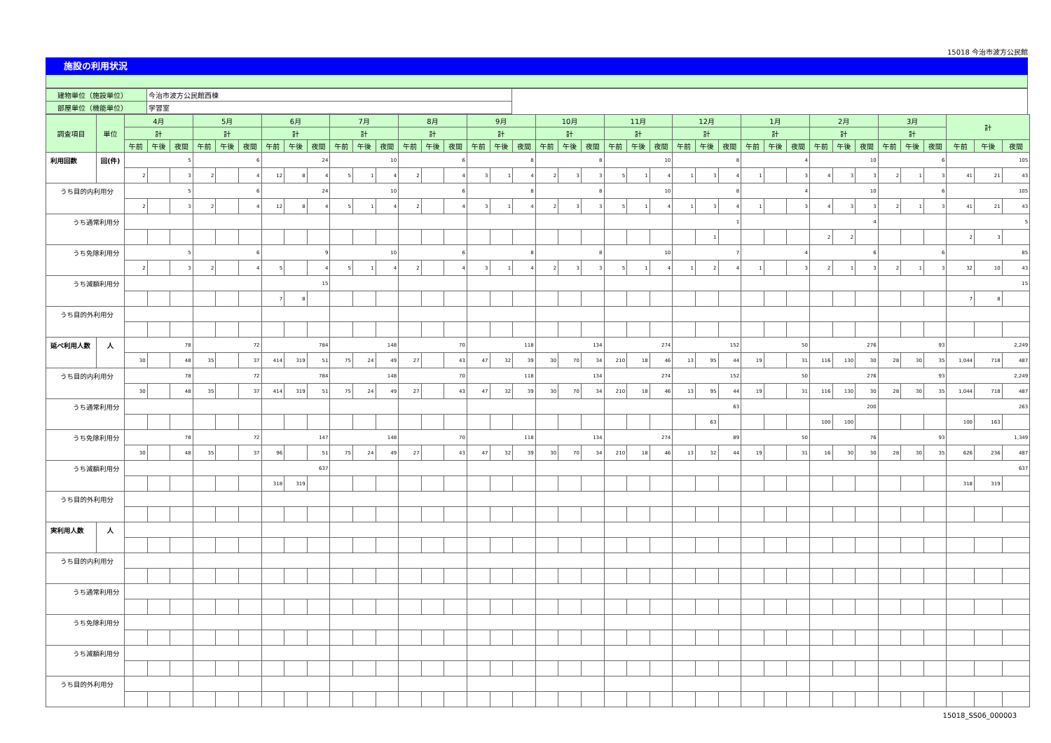15018 今治市波方公民館
施設の利用状況
| 建物単位（施設単位） | 今治市波方公民館西棟 | |
| 部屋単位（機能単位） | 学習室 | |
| 調査項目 | 単位 | 4月 | | | 5月 | | | 6月 | | | 7月 | | | 8月 | | | 9月 | | | 10月 | | | 11月 | | | 12月 | | | 1月 | | | 2月 | | | 3月 | | | 計 | | |
| --- | --- | --- | --- | --- | --- | --- | --- | --- | --- | --- | --- | --- | --- | --- | --- | --- | --- | --- | --- | --- | --- | --- | --- | --- | --- | --- | --- | --- | --- | --- | --- | --- | --- | --- | --- | --- | --- | --- | --- | --- |
| | | 計 | | | 計 | | | 計 | | | 計 | | | 計 | | | 計 | | | 計 | | | 計 | | | 計 | | | 計 | | | 計 | | | 計 | | | | | |
| | | 午前 | 午後 | 夜間 | 午前 | 午後 | 夜間 | 午前 | 午後 | 夜間 | 午前 | 午後 | 夜間 | 午前 | 午後 | 夜間 | 午前 | 午後 | 夜間 | 午前 | 午後 | 夜間 | 午前 | 午後 | 夜間 | 午前 | 午後 | 夜間 | 午前 | 午後 | 夜間 | 午前 | 午後 | 夜間 | 午前 | 午後 | 夜間 | 午前 | 午後 | 夜間 |
| 利用回数 | 回(件) | 5 | | | 6 | | | 24 | | | 10 | | | 6 | | | 8 | | | 8 | | | 10 | | | 8 | | | 4 | | | 10 | | | 6 | | | 105 | | |
| | | 2 | | 3 | 2 | | 4 | 12 | 8 | 4 | 5 | 1 | 4 | 2 | | 4 | 3 | 1 | 4 | 2 | 3 | 3 | 5 | 1 | 4 | 1 | 3 | 4 | 1 | | 3 | 4 | 3 | 3 | 2 | 1 | 3 | 41 | 21 | 43 |
| うち目的内利用分 | | 5 | | | 6 | | | 24 | | | 10 | | | 6 | | | 8 | | | 8 | | | 10 | | | 8 | | | 4 | | | 10 | | | 6 | | | 105 | | |
| | | 2 | | 3 | 2 | | 4 | 12 | 8 | 4 | 5 | 1 | 4 | 2 | | 4 | 3 | 1 | 4 | 2 | 3 | 3 | 5 | 1 | 4 | 1 | 3 | 4 | 1 | | 3 | 4 | 3 | 3 | 2 | 1 | 3 | 41 | 21 | 43 |
| うち通常利用分 | | | | | | | | | | | | | | | | | | | | | | | | | | 1 | | | | | | 4 | | | | | | 5 | | |
| | | | | | | | | | | | | | | | | | | | | | | | | | | | 1 | | | | | 2 | 2 | | | | | 2 | 3 | |
| うち免除利用分 | | 5 | | | 6 | | | 9 | | | 10 | | | 6 | | | 8 | | | 8 | | | 10 | | | 7 | | | 4 | | | 6 | | | 6 | | | 85 | | |
| | | 2 | | 3 | 2 | | 4 | 5 | | 4 | 5 | 1 | 4 | 2 | | 4 | 3 | 1 | 4 | 2 | 3 | 3 | 5 | 1 | 4 | 1 | 2 | 4 | 1 | | 3 | 2 | 1 | 3 | 2 | 1 | 3 | 32 | 10 | 43 |
| うち減額利用分 | | | | | | | | 15 | | | | | | | | | | | | | | | | | | | | | | | | | | | | | | 15 | | |
| | | | | | | | | 7 | 8 | | | | | | | | | | | | | | | | | | | | | | | | | | | | | 7 | 8 | |
| うち目的外利用分 | | | | | | | | | | | | | | | | | | | | | | | | | | | | | | | | | | | | | | | | |
| 延べ利用人数 | 人 | 78 | | | 72 | | | 784 | | | 148 | | | 70 | | | 118 | | | 134 | | | 274 | | | 152 | | | 50 | | | 276 | | | 93 | | | 2,249 | | |
| | | 30 | | 48 | 35 | | 37 | 414 | 319 | 51 | 75 | 24 | 49 | 27 | | 43 | 47 | 32 | 39 | 30 | 70 | 34 | 210 | 18 | 46 | 13 | 95 | 44 | 19 | | 31 | 116 | 130 | 30 | 28 | 30 | 35 | 1,044 | 718 | 487 |
| うち目的内利用分 | | 78 | | | 72 | | | 784 | | | 148 | | | 70 | | | 118 | | | 134 | | | 274 | | | 152 | | | 50 | | | 276 | | | 93 | | | 2,249 | | |
| | | 30 | | 48 | 35 | | 37 | 414 | 319 | 51 | 75 | 24 | 49 | 27 | | 43 | 47 | 32 | 39 | 30 | 70 | 34 | 210 | 18 | 46 | 13 | 95 | 44 | 19 | | 31 | 116 | 130 | 30 | 28 | 30 | 35 | 1,044 | 718 | 487 |
| うち通常利用分 | | | | | | | | | | | | | | | | | | | | | | | | | | 63 | | | | | | 200 | | | | | | 263 | | |
| | | | | | | | | | | | | | | | | | | | | | | | | | | | 63 | | | | | 100 | 100 | | | | | 100 | 163 | |
| うち免除利用分 | | 78 | | | 72 | | | 147 | | | 148 | | | 70 | | | 118 | | | 134 | | | 274 | | | 89 | | | 50 | | | 76 | | | 93 | | | 1,349 | | |
| | | 30 | | 48 | 35 | | 37 | 96 | | 51 | 75 | 24 | 49 | 27 | | 43 | 47 | 32 | 39 | 30 | 70 | 34 | 210 | 18 | 46 | 13 | 32 | 44 | 19 | | 31 | 16 | 30 | 30 | 28 | 30 | 35 | 626 | 236 | 487 |
| うち減額利用分 | | | | | | | | 637 | | | | | | | | | | | | | | | | | | | | | | | | | | | | | | 637 | | |
| | | | | | | | | 318 | 319 | | | | | | | | | | | | | | | | | | | | | | | | | | | | | 318 | 319 | |
| うち目的外利用分 | | | | | | | | | | | | | | | | | | | | | | | | | | | | | | | | | | | | | | | | |
| 実利用人数 | 人 | | | | | | | | | | | | | | | | | | | | | | | | | | | | | | | | | | | | | | | |
| うち目的内利用分 | | | | | | | | | | | | | | | | | | | | | | | | | | | | | | | | | | | | | | | | |
| うち通常利用分 | | | | | | | | | | | | | | | | | | | | | | | | | | | | | | | | | | | | | | | | |
| うち免除利用分 | | | | | | | | | | | | | | | | | | | | | | | | | | | | | | | | | | | | | | | | |
| うち減額利用分 | | | | | | | | | | | | | | | | | | | | | | | | | | | | | | | | | | | | | | | | |
| うち目的外利用分 | | | | | | | | | | | | | | | | | | | | | | | | | | | | | | | | | | | | | | | | |
15018_SS06_000003